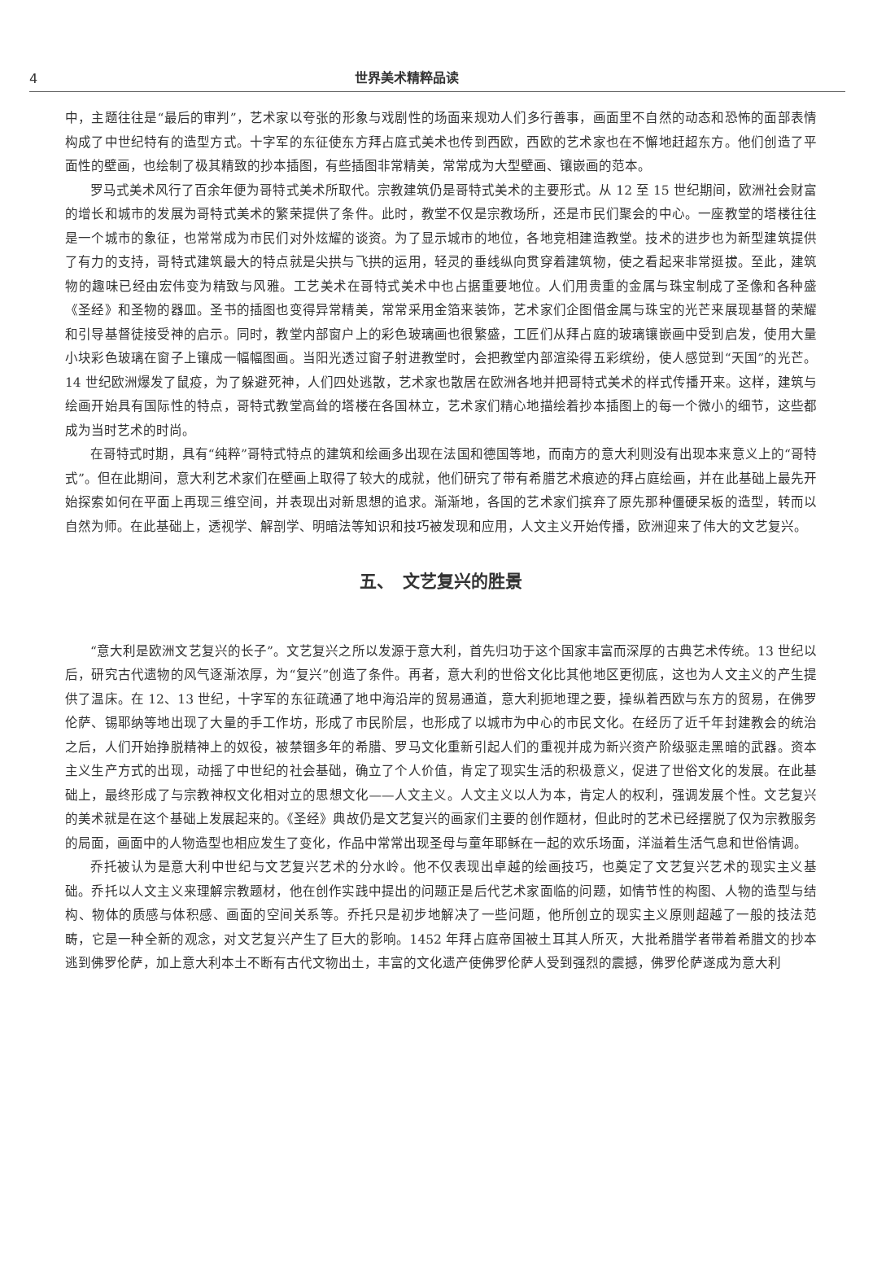4 世界美术精粹品读
中，主题往往是“最后的审判”，艺术家以夸张的形象与戏剧性的场面来规劝人们多行善事，画面里不自然的动态和恐怖的面部表情构成了中世纪特有的造型方式。十字军的东征使东方拜占庭式美术也传到西欧，西欧的艺术家也在不懈地赶超东方。他们创造了平面性的壁画，也绘制了极其精致的抄本插图，有些插图非常精美，常常成为大型壁画、镶嵌画的范本。
罗马式美术风行了百余年便为哥特式美术所取代。宗教建筑仍是哥特式美术的主要形式。从 12 至 15 世纪期间，欧洲社会财富的增长和城市的发展为哥特式美术的繁荣提供了条件。此时，教堂不仅是宗教场所，还是市民们聚会的中心。一座教堂的塔楼往往是一个城市的象征，也常常成为市民们对外炫耀的谈资。为了显示城市的地位，各地竞相建造教堂。技术的进步也为新型建筑提供了有力的支持，哥特式建筑最大的特点就是尖拱与飞拱的运用，轻灵的垂线纵向贯穿着建筑物，使之看起来非常挺拔。至此，建筑物的趣味已经由宏伟变为精致与风雅。工艺美术在哥特式美术中也占据重要地位。人们用贵重的金属与珠宝制成了圣像和各种盛《圣经》和圣物的器皿。圣书的插图也变得异常精美，常常采用金箔来装饰，艺术家们企图借金属与珠宝的光芒来展现基督的荣耀和引导基督徒接受神的启示。同时，教堂内部窗户上的彩色玻璃画也很繁盛，工匠们从拜占庭的玻璃镶嵌画中受到启发，使用大量小块彩色玻璃在窗子上镶成一幅幅图画。当阳光透过窗子射进教堂时，会把教堂内部渲染得五彩缤纷，使人感觉到“天国”的光芒。14 世纪欧洲爆发了鼠疫，为了躲避死神，人们四处逃散，艺术家也散居在欧洲各地并把哥特式美术的样式传播开来。这样，建筑与绘画开始具有国际性的特点，哥特式教堂高耸的塔楼在各国林立，艺术家们精心地描绘着抄本插图上的每一个微小的细节，这些都成为当时艺术的时尚。
在哥特式时期，具有“纯粹”哥特式特点的建筑和绘画多出现在法国和德国等地，而南方的意大利则没有出现本来意义上的“哥特式”。但在此期间，意大利艺术家们在壁画上取得了较大的成就，他们研究了带有希腊艺术痕迹的拜占庭绘画，并在此基础上最先开始探索如何在平面上再现三维空间，并表现出对新思想的追求。渐渐地，各国的艺术家们摈弃了原先那种僵硬呆板的造型，转而以自然为师。在此基础上，透视学、解剖学、明暗法等知识和技巧被发现和应用，人文主义开始传播，欧洲迎来了伟大的文艺复兴。
五、　文艺复兴的胜景
“意大利是欧洲文艺复兴的长子”。文艺复兴之所以发源于意大利，首先归功于这个国家丰富而深厚的古典艺术传统。13 世纪以后，研究古代遗物的风气逐渐浓厚，为“复兴”创造了条件。再者，意大利的世俗文化比其他地区更彻底，这也为人文主义的产生提供了温床。在 12、13 世纪，十字军的东征疏通了地中海沿岸的贸易通道，意大利扼地理之要，操纵着西欧与东方的贸易，在佛罗伦萨、锡耶纳等地出现了大量的手工作坊，形成了市民阶层，也形成了以城市为中心的市民文化。在经历了近千年封建教会的统治之后，人们开始挣脱精神上的奴役，被禁锢多年的希腊、罗马文化重新引起人们的重视并成为新兴资产阶级驱走黑暗的武器。资本主义生产方式的出现，动摇了中世纪的社会基础，确立了个人价值，肯定了现实生活的积极意义，促进了世俗文化的发展。在此基础上，最终形成了与宗教神权文化相对立的思想文化——人文主义。人文主义以人为本，肯定人的权利，强调发展个性。文艺复兴的美术就是在这个基础上发展起来的。《圣经》典故仍是文艺复兴的画家们主要的创作题材，但此时的艺术已经摆脱了仅为宗教服务的局面，画面中的人物造型也相应发生了变化，作品中常常出现圣母与童年耶稣在一起的欢乐场面，洋溢着生活气息和世俗情调。
乔托被认为是意大利中世纪与文艺复兴艺术的分水岭。他不仅表现出卓越的绘画技巧，也奠定了文艺复兴艺术的现实主义基础。乔托以人文主义来理解宗教题材，他在创作实践中提出的问题正是后代艺术家面临的问题，如情节性的构图、人物的造型与结构、物体的质感与体积感、画面的空间关系等。乔托只是初步地解决了一些问题，他所创立的现实主义原则超越了一般的技法范畴，它是一种全新的观念，对文艺复兴产生了巨大的影响。1452 年拜占庭帝国被土耳其人所灭，大批希腊学者带着希腊文的抄本逃到佛罗伦萨，加上意大利本土不断有古代文物出土，丰富的文化遗产使佛罗伦萨人受到强烈的震撼，佛罗伦萨遂成为意大利